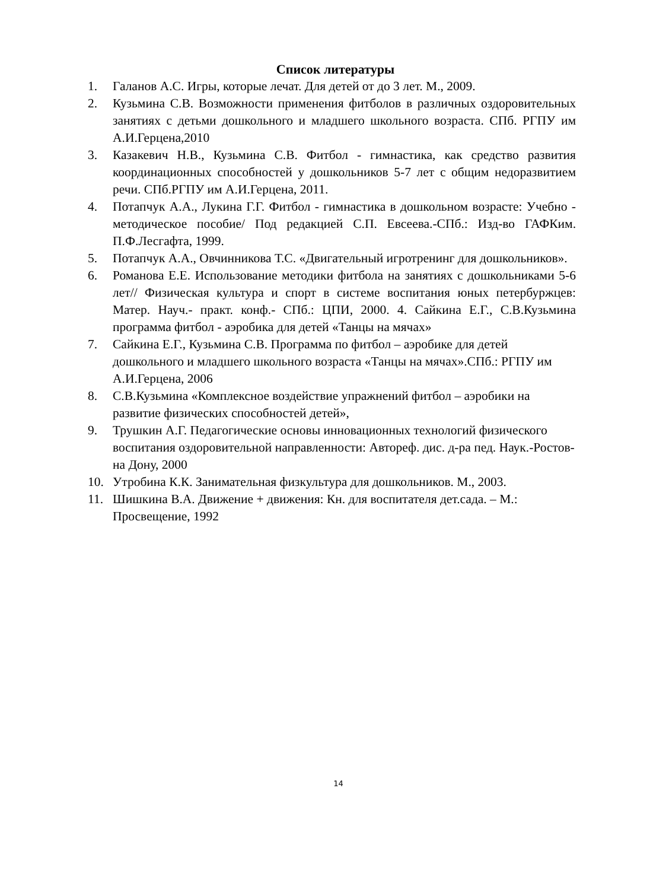Список литературы
1. Галанов А.С. Игры, которые лечат. Для детей от до 3 лет. М., 2009.
2. Кузьмина С.В. Возможности применения фитболов в различных оздоровительных занятиях с детьми дошкольного и младшего школьного возраста. СПб. РГПУ им А.И.Герцена,2010
3. Казакевич Н.В., Кузьмина С.В. Фитбол - гимнастика, как средство развития координационных способностей у дошкольников 5-7 лет с общим недоразвитием речи. СПб.РГПУ им А.И.Герцена, 2011.
4. Потапчук А.А., Лукина Г.Г. Фитбол - гимнастика в дошкольном возрасте: Учебно - методическое пособие/ Под редакцией С.П. Евсеева.-СПб.: Изд-во ГАФКим. П.Ф.Лесгафта, 1999.
5. Потапчук А.А., Овчинникова Т.С. «Двигательный игротренинг для дошкольников».
6. Романова Е.Е. Использование методики фитбола на занятиях с дошкольниками 5-6 лет// Физическая культура и спорт в системе воспитания юных петербуржцев: Матер. Науч.- практ. конф.- СПб.: ЦПИ, 2000. 4. Сайкина Е.Г., С.В.Кузьмина программа фитбол - аэробика для детей «Танцы на мячах»
7. Сайкина Е.Г., Кузьмина С.В. Программа по фитбол – аэробике для детей дошкольного и младшего школьного возраста «Танцы на мячах».СПб.: РГПУ им А.И.Герцена, 2006
8. С.В.Кузьмина «Комплексное воздействие упражнений фитбол – аэробики на развитие физических способностей детей»,
9. Трушкин А.Г. Педагогические основы инновационных технологий физического воспитания оздоровительной направленности: Автореф. дис. д-ра пед. Наук.-Ростов-на Дону, 2000
10. Утробина К.К. Занимательная физкультура для дошкольников. М., 2003.
11. Шишкина В.А. Движение + движения: Кн. для воспитателя дет.сада. – М.: Просвещение, 1992
14